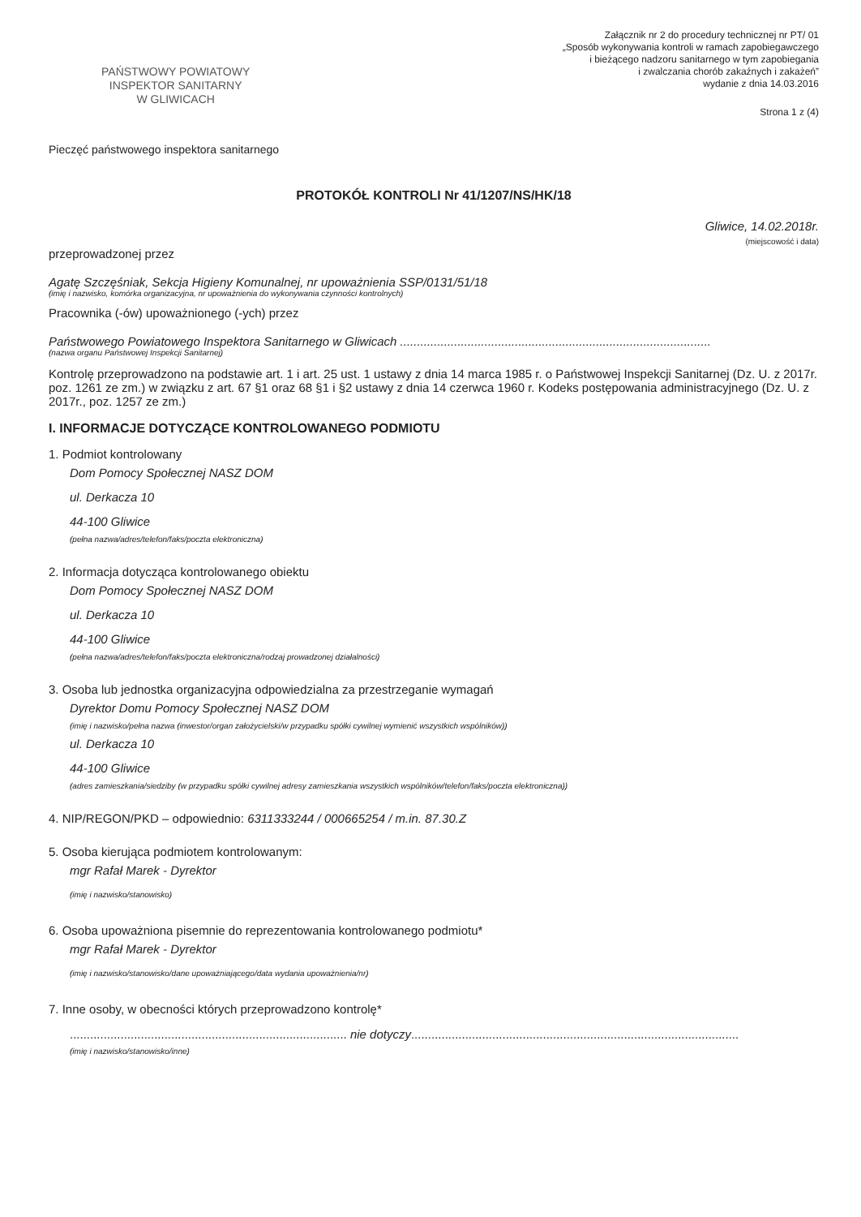PAŃSTWOWY POWIATOWY
INSPEKTOR SANITARNY
W GLIWICACH
Załącznik nr 2 do procedury technicznej nr PT/ 01
„Sposób wykonywania kontroli w ramach zapobiegawczego
i bieżącego nadzoru sanitarnego w tym zapobiegania
i zwalczania chorób zakaźnych i zakażeń”
wydanie z dnia 14.03.2016
Strona 1 z (4)
Pieczęć państwowego inspektora sanitarnego
PROTOKÓŁ KONTROLI Nr 41/1207/NS/HK/18
Gliwice, 14.02.2018r.
(miejscowość i data)
przeprowadzonej przez
Agatę Szczęśniak, Sekcja Higieny Komunalnej, nr upoważnienia SSP/0131/51/18
(imię i nazwisko, komórka organizacyjna, nr upoważnienia do wykonywania czynności kontrolnych)
Pracownika (-ów) upoważnionego (-ych) przez
Państwowego Powiatowego Inspektora Sanitarnego w Gliwicach ............................................................................................
(nazwa organu Państwowej Inspekcji Sanitarnej)
Kontrolę przeprowadzono na podstawie art. 1 i art. 25 ust. 1 ustawy z dnia 14 marca 1985 r. o Państwowej Inspekcji Sanitarnej (Dz. U. z 2017r. poz. 1261 ze zm.) w związku z art. 67 §1 oraz 68 §1 i §2 ustawy z dnia 14 czerwca 1960 r. Kodeks postępowania administracyjnego (Dz. U. z 2017r., poz. 1257 ze zm.)
I. INFORMACJE DOTYCZĄCE KONTROLOWANEGO PODMIOTU
1. Podmiot kontrolowany
Dom Pomocy Społecznej NASZ DOM
ul. Derkacza 10
44-100 Gliwice
(pełna nazwa/adres/telefon/faks/poczta elektroniczna)
2. Informacja dotycząca kontrolowanego obiektu
Dom Pomocy Społecznej NASZ DOM
ul. Derkacza 10
44-100 Gliwice
(pełna nazwa/adres/telefon/faks/poczta elektroniczna/rodzaj prowadzonej działalności)
3. Osoba lub jednostka organizacyjna odpowiedzialna za przestrzeganie wymagań
Dyrektor Domu Pomocy Społecznej NASZ DOM
(imię i nazwisko/pełna nazwa (inwestor/organ założycielski/w przypadku spółki cywilnej wymienić wszystkich wspólników))
ul. Derkacza 10
44-100 Gliwice
(adres zamieszkania/siedziby (w przypadku spółki cywilnej adresy zamieszkania wszystkich wspólników/telefon/faks/poczta elektroniczna))
4. NIP/REGON/PKD – odpowiednio: 6311333244 / 000665254 / m.in. 87.30.Z
5. Osoba kierująca podmiotem kontrolowanym:
mgr Rafał Marek - Dyrektor
(imię i nazwisko/stanowisko)
6. Osoba upoważniona pisemnie do reprezentowania kontrolowanego podmiotu*
mgr Rafał Marek - Dyrektor
(imię i nazwisko/stanowisko/dane upoważniającego/data wydania upoważnienia/nr)
7. Inne osoby, w obecności których przeprowadzono kontrolę*
.................................................................................. nie dotyczy.................................................................................................
(imię i nazwisko/stanowisko/inne)